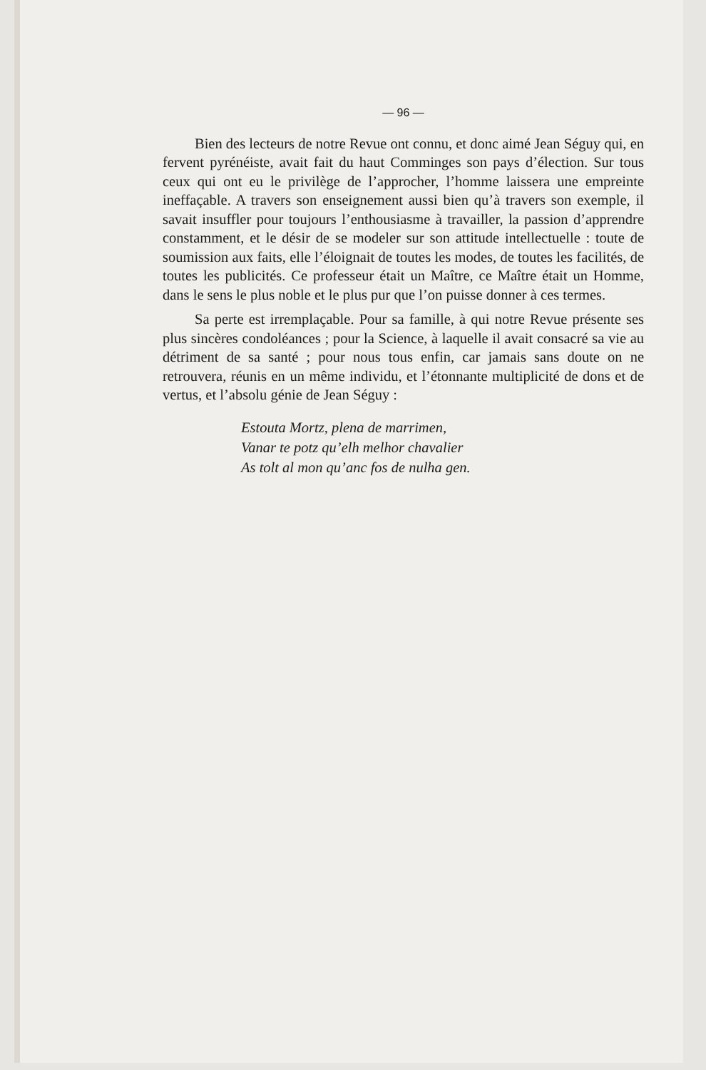— 96 —
Bien des lecteurs de notre Revue ont connu, et donc aimé Jean Séguy qui, en fervent pyrénéiste, avait fait du haut Comminges son pays d’élection. Sur tous ceux qui ont eu le privilège de l’approcher, l’homme laissera une empreinte ineffaçable. A travers son enseignement aussi bien qu’à travers son exemple, il savait insuffler pour toujours l’enthousiasme à travailler, la passion d’apprendre constamment, et le désir de se modeler sur son attitude intellectuelle : toute de soumission aux faits, elle l’éloignait de toutes les modes, de toutes les facilités, de toutes les publicités. Ce professeur était un Maître, ce Maître était un Homme, dans le sens le plus noble et le plus pur que l’on puisse donner à ces termes.
Sa perte est irremplaçable. Pour sa famille, à qui notre Revue présente ses plus sincères condoléances ; pour la Science, à laquelle il avait consacré sa vie au détriment de sa santé ; pour nous tous enfin, car jamais sans doute on ne retrouvera, réunis en un même individu, et l’étonnante multiplicité de dons et de vertus, et l’absolu génie de Jean Séguy :
Estouta Mortz, plena de marrimen,
Vanar te potz qu’elh melhor chavalier
As tolt al mon qu’anc fos de nulha gen.